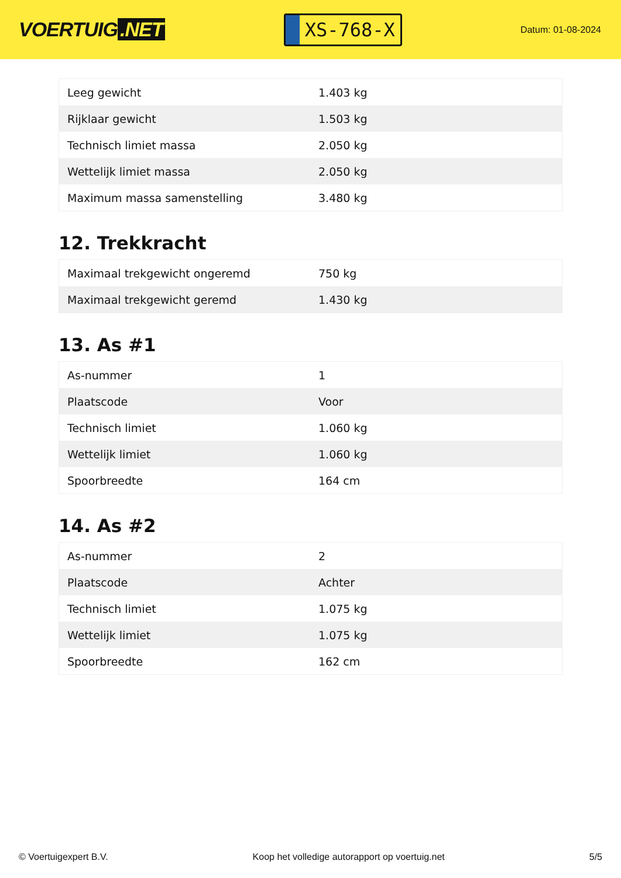VOERTUIG.NET
XS-768-X
Datum: 01-08-2024
| Leeg gewicht | 1.403 kg |
| Rijklaar gewicht | 1.503 kg |
| Technisch limiet massa | 2.050 kg |
| Wettelijk limiet massa | 2.050 kg |
| Maximum massa samenstelling | 3.480 kg |
12. Trekkracht
| Maximaal trekgewicht ongeremd | 750 kg |
| Maximaal trekgewicht geremd | 1.430 kg |
13. As #1
| As-nummer | 1 |
| Plaatscode | Voor |
| Technisch limiet | 1.060 kg |
| Wettelijk limiet | 1.060 kg |
| Spoorbreedte | 164 cm |
14. As #2
| As-nummer | 2 |
| Plaatscode | Achter |
| Technisch limiet | 1.075 kg |
| Wettelijk limiet | 1.075 kg |
| Spoorbreedte | 162 cm |
© Voertuigexpert B.V. Koop het volledige autorapport op voertuig.net 5/5